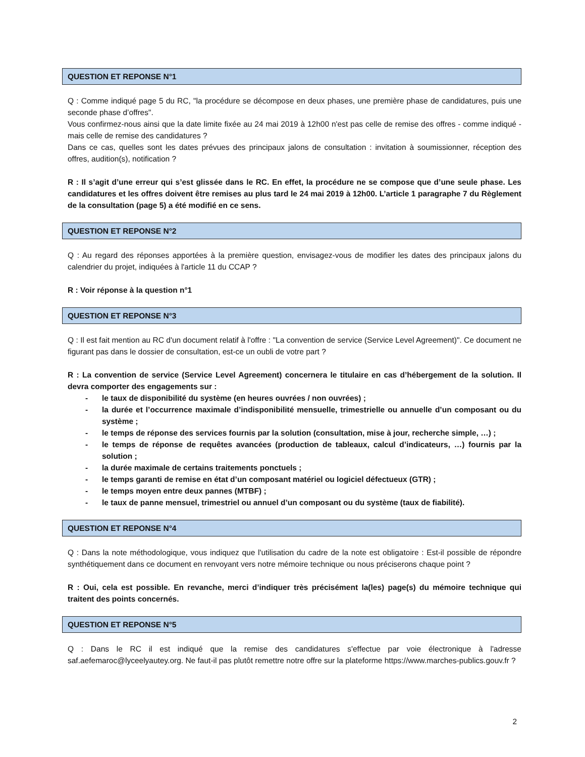QUESTION ET REPONSE N°1
Q : Comme indiqué page 5 du RC, "la procédure se décompose en deux phases, une première phase de candidatures, puis une seconde phase d’offres".
Vous confirmez-nous ainsi que la date limite fixée au 24 mai 2019 à 12h00 n'est pas celle de remise des offres - comme indiqué - mais celle de remise des candidatures ?
Dans ce cas, quelles sont les dates prévues des principaux jalons de consultation : invitation à soumissionner, réception des offres, audition(s), notification ?
R : Il s’agit d’une erreur qui s’est glissée dans le RC. En effet, la procédure ne se compose que d’une seule phase. Les candidatures et les offres doivent être remises au plus tard le 24 mai 2019 à 12h00. L’article 1 paragraphe 7 du Règlement de la consultation (page 5) a été modifié en ce sens.
QUESTION ET REPONSE N°2
Q : Au regard des réponses apportées à la première question, envisagez-vous de modifier les dates des principaux jalons du calendrier du projet, indiquées à l'article 11 du CCAP ?
R : Voir réponse à la question n°1
QUESTION ET REPONSE N°3
Q : Il est fait mention au RC d'un document relatif à l'offre : "La convention de service (Service Level Agreement)". Ce document ne figurant pas dans le dossier de consultation, est-ce un oubli de votre part ?
R : La convention de service (Service Level Agreement) concernera le titulaire en cas d’hébergement de la solution. Il devra comporter des engagements sur :
- le taux de disponibilité du système (en heures ouvrées / non ouvrées) ;
- la durée et l’occurrence maximale d’indisponibilité mensuelle, trimestrielle ou annuelle d’un composant ou du système ;
- le temps de réponse des services fournis par la solution (consultation, mise à jour, recherche simple, …) ;
- le temps de réponse de requêtes avancées (production de tableaux, calcul d’indicateurs, …) fournis par la solution ;
- la durée maximale de certains traitements ponctuels ;
- le temps garanti de remise en état d’un composant matériel ou logiciel défectueux (GTR) ;
- le temps moyen entre deux pannes (MTBF) ;
- le taux de panne mensuel, trimestriel ou annuel d’un composant ou du système (taux de fiabilité).
QUESTION ET REPONSE N°4
Q : Dans la note méthodologique, vous indiquez que l'utilisation du cadre de la note est obligatoire : Est-il possible de répondre synthétiquement dans ce document en renvoyant vers notre mémoire technique ou nous préciserons chaque point ?
R : Oui, cela est possible. En revanche, merci d’indiquer très précisément la(les) page(s) du mémoire technique qui traitent des points concernés.
QUESTION ET REPONSE N°5
Q : Dans le RC il est indiqué que la remise des candidatures s'effectue par voie électronique à l'adresse saf.aefemaroc@lyceelyautey.org. Ne faut-il pas plutôt remettre notre offre sur la plateforme https://www.marches-publics.gouv.fr ?
2